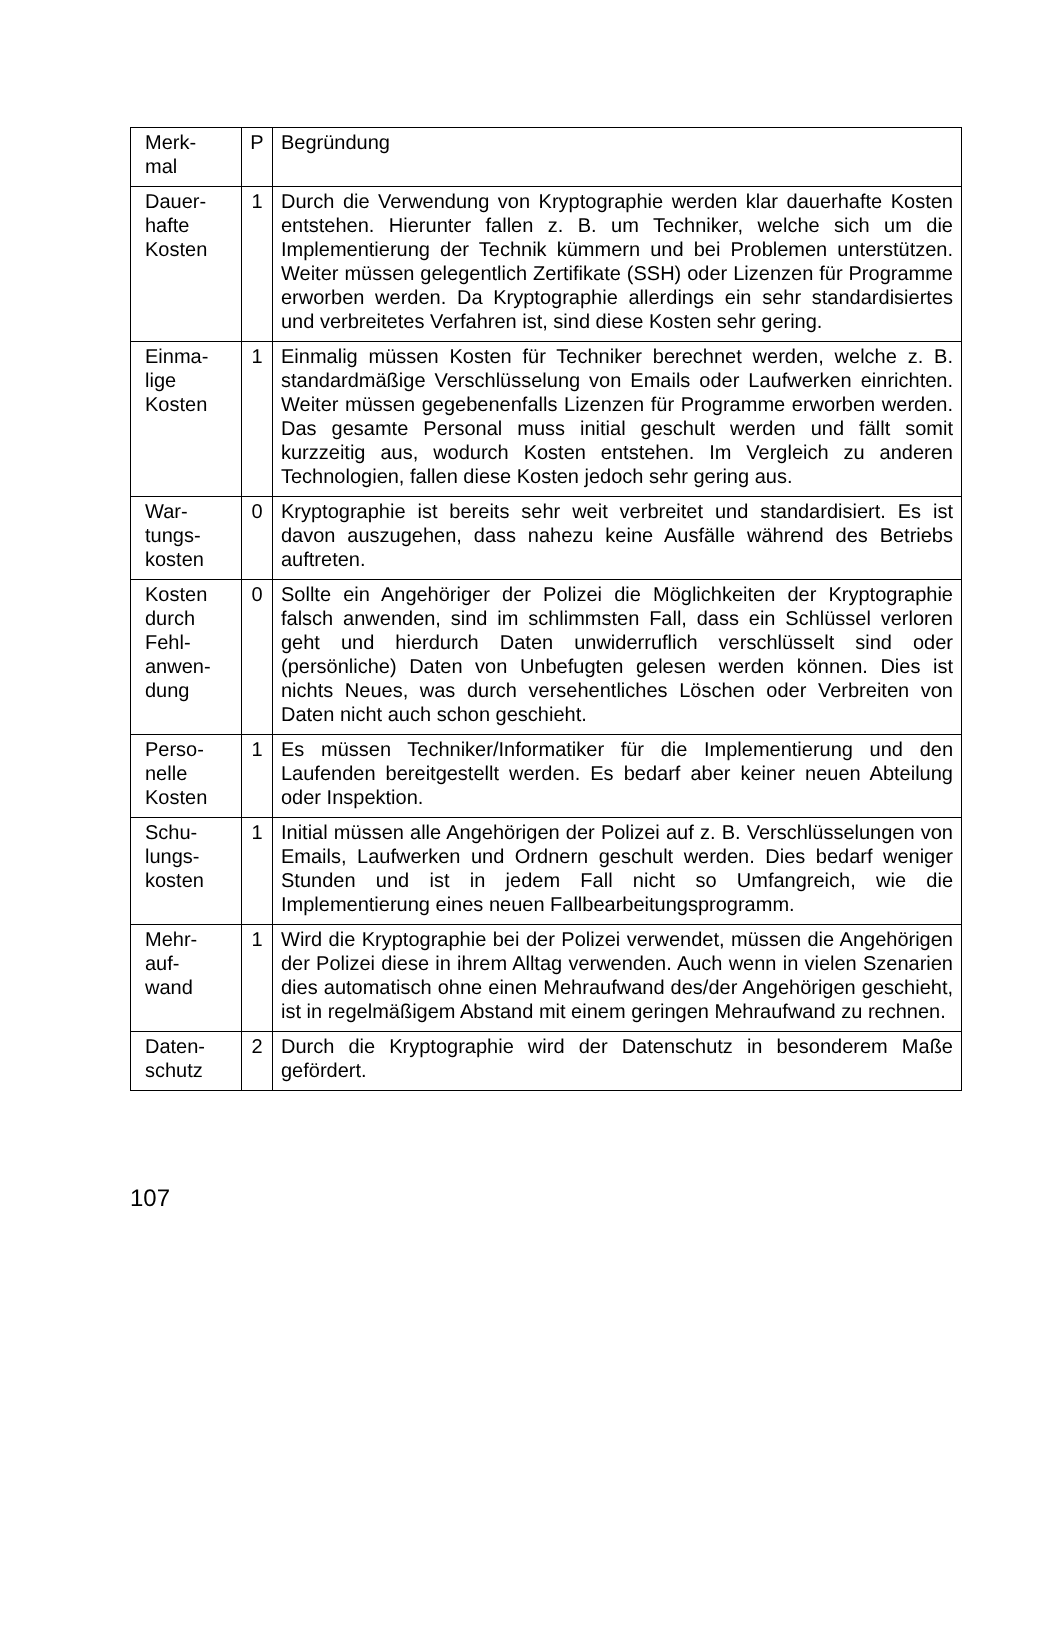| Merk- mal | P | Begründung |
| Dauer- hafte Kosten | 1 | Durch die Verwendung von Kryptographie werden klar dauerhafte Kosten entstehen. Hierunter fallen z. B. um Techniker, welche sich um die Implementierung der Technik kümmern und bei Problemen unterstützen. Weiter müssen gelegentlich Zertifikate (SSH) oder Lizenzen für Programme erworben werden. Da Kryptographie allerdings ein sehr standardisiertes und verbreitetes Verfahren ist, sind diese Kosten sehr gering. |
| Einma- lige Kosten | 1 | Einmalig müssen Kosten für Techniker berechnet werden, welche z. B. standardmäßige Verschlüsselung von Emails oder Laufwerken einrichten. Weiter müssen gegebenenfalls Lizenzen für Programme erworben werden. Das gesamte Personal muss initial geschult werden und fällt somit kurzzeitig aus, wodurch Kosten entstehen. Im Vergleich zu anderen Technologien, fallen diese Kosten jedoch sehr gering aus. |
| War- tungs- kosten | 0 | Kryptographie ist bereits sehr weit verbreitet und standardisiert. Es ist davon auszugehen, dass nahezu keine Ausfälle während des Betriebs auftreten. |
| Kosten durch Fehl- anwen- dung | 0 | Sollte ein Angehöriger der Polizei die Möglichkeiten der Kryptographie falsch anwenden, sind im schlimmsten Fall, dass ein Schlüssel verloren geht und hierdurch Daten unwiderruflich verschlüsselt sind oder (persönliche) Daten von Unbefugten gelesen werden können. Dies ist nichts Neues, was durch versehentliches Löschen oder Verbreiten von Daten nicht auch schon geschieht. |
| Perso- nelle Kosten | 1 | Es müssen Techniker/Informatiker für die Implementierung und den Laufenden bereitgestellt werden. Es bedarf aber keiner neuen Abteilung oder Inspektion. |
| Schu- lungs- kosten | 1 | Initial müssen alle Angehörigen der Polizei auf z. B. Verschlüsselungen von Emails, Laufwerken und Ordnern geschult werden. Dies bedarf weniger Stunden und ist in jedem Fall nicht so Umfangreich, wie die Implementierung eines neuen Fallbearbeitungsprogramm. |
| Mehr- auf- wand | 1 | Wird die Kryptographie bei der Polizei verwendet, müssen die Angehörigen der Polizei diese in ihrem Alltag verwenden. Auch wenn in vielen Szenarien dies automatisch ohne einen Mehraufwand des/der Angehörigen geschieht, ist in regelmäßigem Abstand mit einem geringen Mehraufwand zu rechnen. |
| Daten- schutz | 2 | Durch die Kryptographie wird der Datenschutz in besonderem Maße gefördert. |
107